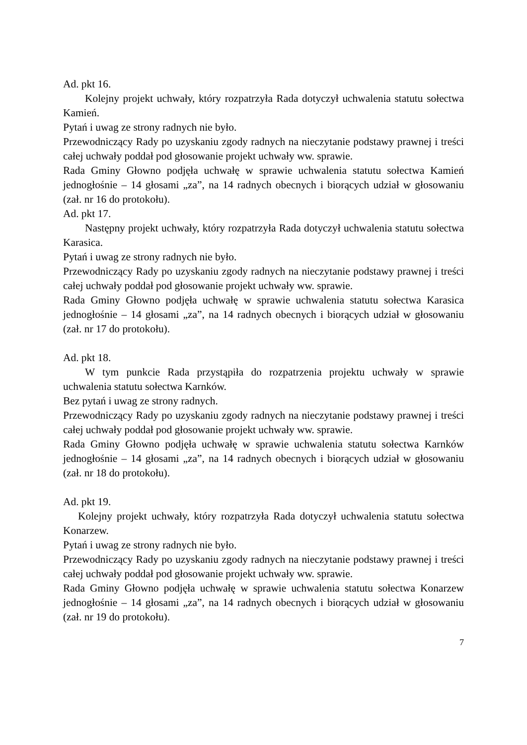Ad. pkt 16.
Kolejny projekt uchwały, który rozpatrzyła Rada dotyczył uchwalenia statutu sołectwa Kamień.
Pytań i uwag ze strony radnych nie było.
Przewodniczący Rady po uzyskaniu zgody radnych na nieczytanie podstawy prawnej i treści całej uchwały poddał pod głosowanie projekt uchwały ww. sprawie.
Rada Gminy Głowno podjęła uchwałę w sprawie uchwalenia statutu sołectwa Kamień jednogłośnie – 14 głosami „za”, na 14 radnych obecnych i biorących udział w głosowaniu (zał. nr 16 do protokołu).
Ad. pkt 17.
Następny projekt uchwały, który rozpatrzyła Rada dotyczył uchwalenia statutu sołectwa Karasica.
Pytań i uwag ze strony radnych nie było.
Przewodniczący Rady po uzyskaniu zgody radnych na nieczytanie podstawy prawnej i treści całej uchwały poddał pod głosowanie projekt uchwały ww. sprawie.
Rada Gminy Głowno podjęła uchwałę w sprawie uchwalenia statutu sołectwa Karasica jednogłośnie – 14 głosami „za”, na 14 radnych obecnych i biorących udział w głosowaniu (zał. nr 17 do protokołu).
Ad. pkt 18.
W tym punkcie Rada przystąpiła do rozpatrzenia projektu uchwały w sprawie uchwalenia statutu sołectwa Karnków.
Bez pytań i uwag ze strony radnych.
Przewodniczący Rady po uzyskaniu zgody radnych na nieczytanie podstawy prawnej i treści całej uchwały poddał pod głosowanie projekt uchwały ww. sprawie.
Rada Gminy Głowno podjęła uchwałę w sprawie uchwalenia statutu sołectwa Karnków jednogłośnie – 14 głosami „za”, na 14 radnych obecnych i biorących udział w głosowaniu (zał. nr 18 do protokołu).
Ad. pkt 19.
Kolejny projekt uchwały, który rozpatrzyła Rada dotyczył uchwalenia statutu sołectwa Konarzew.
Pytań i uwag ze strony radnych nie było.
Przewodniczący Rady po uzyskaniu zgody radnych na nieczytanie podstawy prawnej i treści całej uchwały poddał pod głosowanie projekt uchwały ww. sprawie.
Rada Gminy Głowno podjęła uchwałę w sprawie uchwalenia statutu sołectwa Konarzew jednogłośnie – 14 głosami „za”, na 14 radnych obecnych i biorących udział w głosowaniu (zał. nr 19 do protokołu).
7